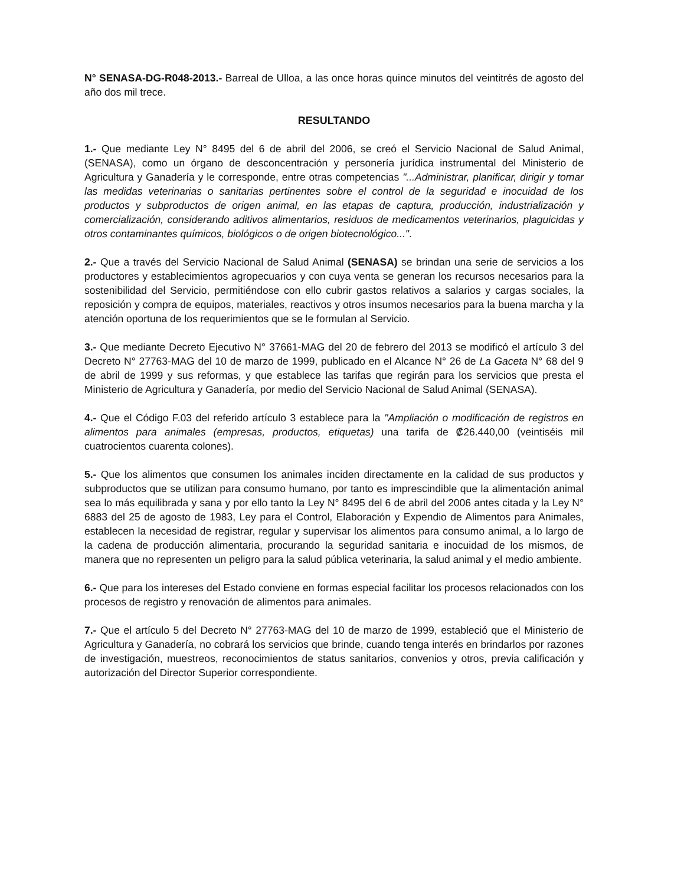N° SENASA-DG-R048-2013.- Barreal de Ulloa, a las once horas quince minutos del veintitrés de agosto del año dos mil trece.
RESULTANDO
1.- Que mediante Ley N° 8495 del 6 de abril del 2006, se creó el Servicio Nacional de Salud Animal, (SENASA), como un órgano de desconcentración y personería jurídica instrumental del Ministerio de Agricultura y Ganadería y le corresponde, entre otras competencias "...Administrar, planificar, dirigir y tomar las medidas veterinarias o sanitarias pertinentes sobre el control de la seguridad e inocuidad de los productos y subproductos de origen animal, en las etapas de captura, producción, industrialización y comercialización, considerando aditivos alimentarios, residuos de medicamentos veterinarios, plaguicidas y otros contaminantes químicos, biológicos o de origen biotecnológico...".
2.- Que a través del Servicio Nacional de Salud Animal (SENASA) se brindan una serie de servicios a los productores y establecimientos agropecuarios y con cuya venta se generan los recursos necesarios para la sostenibilidad del Servicio, permitiéndose con ello cubrir gastos relativos a salarios y cargas sociales, la reposición y compra de equipos, materiales, reactivos y otros insumos necesarios para la buena marcha y la atención oportuna de los requerimientos que se le formulan al Servicio.
3.- Que mediante Decreto Ejecutivo N° 37661-MAG del 20 de febrero del 2013 se modificó el artículo 3 del Decreto N° 27763-MAG del 10 de marzo de 1999, publicado en el Alcance N° 26 de La Gaceta N° 68 del 9 de abril de 1999 y sus reformas, y que establece las tarifas que regirán para los servicios que presta el Ministerio de Agricultura y Ganadería, por medio del Servicio Nacional de Salud Animal (SENASA).
4.- Que el Código F.03 del referido artículo 3 establece para la "Ampliación o modificación de registros en alimentos para animales (empresas, productos, etiquetas) una tarifa de ₡26.440,00 (veintiséis mil cuatrocientos cuarenta colones).
5.- Que los alimentos que consumen los animales inciden directamente en la calidad de sus productos y subproductos que se utilizan para consumo humano, por tanto es imprescindible que la alimentación animal sea lo más equilibrada y sana y por ello tanto la Ley N° 8495 del 6 de abril del 2006 antes citada y la Ley N° 6883 del 25 de agosto de 1983, Ley para el Control, Elaboración y Expendio de Alimentos para Animales, establecen la necesidad de registrar, regular y supervisar los alimentos para consumo animal, a lo largo de la cadena de producción alimentaria, procurando la seguridad sanitaria e inocuidad de los mismos, de manera que no representen un peligro para la salud pública veterinaria, la salud animal y el medio ambiente.
6.- Que para los intereses del Estado conviene en formas especial facilitar los procesos relacionados con los procesos de registro y renovación de alimentos para animales.
7.- Que el artículo 5 del Decreto N° 27763-MAG del 10 de marzo de 1999, estableció que el Ministerio de Agricultura y Ganadería, no cobrará los servicios que brinde, cuando tenga interés en brindarlos por razones de investigación, muestreos, reconocimientos de status sanitarios, convenios y otros, previa calificación y autorización del Director Superior correspondiente.